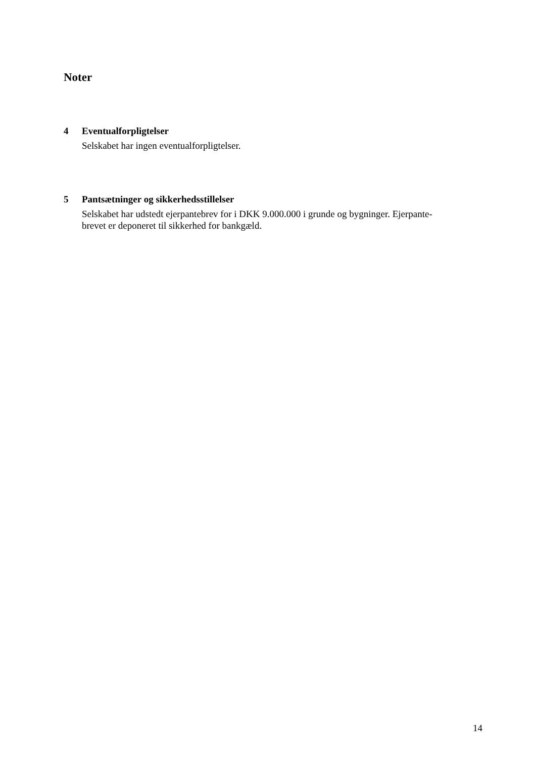Noter
4 Eventualforpligtelser
Selskabet har ingen eventualforpligtelser.
5 Pantsætninger og sikkerhedsstillelser
Selskabet har udstedt ejerpantebrev for i DKK 9.000.000 i grunde og bygninger. Ejerpante-
brevet er deponeret til sikkerhed for bankgæld.
14